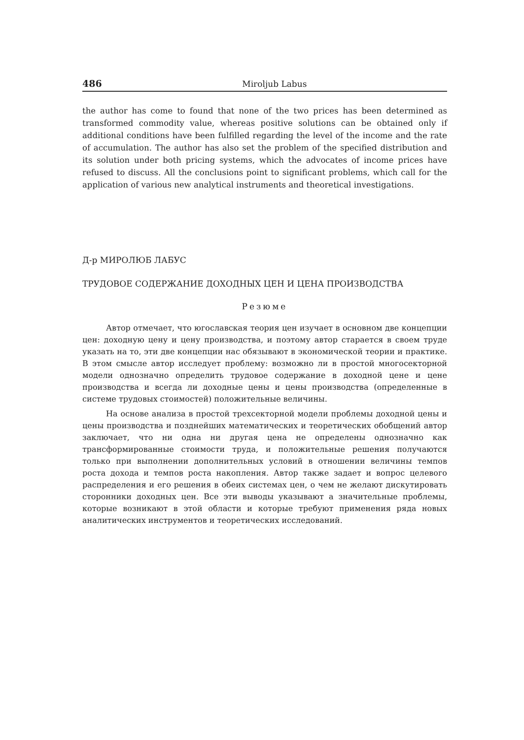486 Miroljub Labus
the author has come to found that none of the two prices has been determined as transformed commodity value, whereas positive solutions can be obtained only if additional conditions have been fulfilled regarding the level of the income and the rate of accumulation. The author has also set the problem of the specified distribution and its solution under both pricing systems, which the advocates of income prices have refused to discuss. All the conclusions point to significant problems, which call for the application of various new analytical instruments and theoretical investigations.
Д-р МИРОЛЮБ ЛАБУС
ТРУДОВОЕ СОДЕРЖАНИЕ ДОХОДНЫХ ЦЕН И ЦЕНА ПРОИЗВОДСТВА
Резюме
Автор отмечает, что югославская теория цен изучает в основном две концепции цен: доходную цену и цену производства, и поэтому автор старается в своем труде указать на то, эти две концепции нас обязывают в экономической теории и практике. В этом смысле автор исследует проблему: возможно ли в простой многосекторной модели однозначно определить трудовое содержание в доходной цене и цене производства и всегда ли доходные цены и цены производства (определенные в системе трудовых стоимостей) положительные величины.
На основе анализа в простой трехсекторной модели проблемы доходной цены и цены производства и позднейших математических и теоретических обобщений автор заключает, что ни одна ни другая цена не определены однозначно как трансформированные стоимости труда, и положительные решения получаются только при выполнении дополнительных условий в отношении величины темпов роста дохода и темпов роста накопления. Автор также задает и вопрос целевого распределения и его решения в обеих системах цен, о чем не желают дискутировать сторонники доходных цен. Все эти выводы указывают а значительные проблемы, которые возникают в этой области и которые требуют применения ряда новых аналитических инструментов и теоретических исследований.